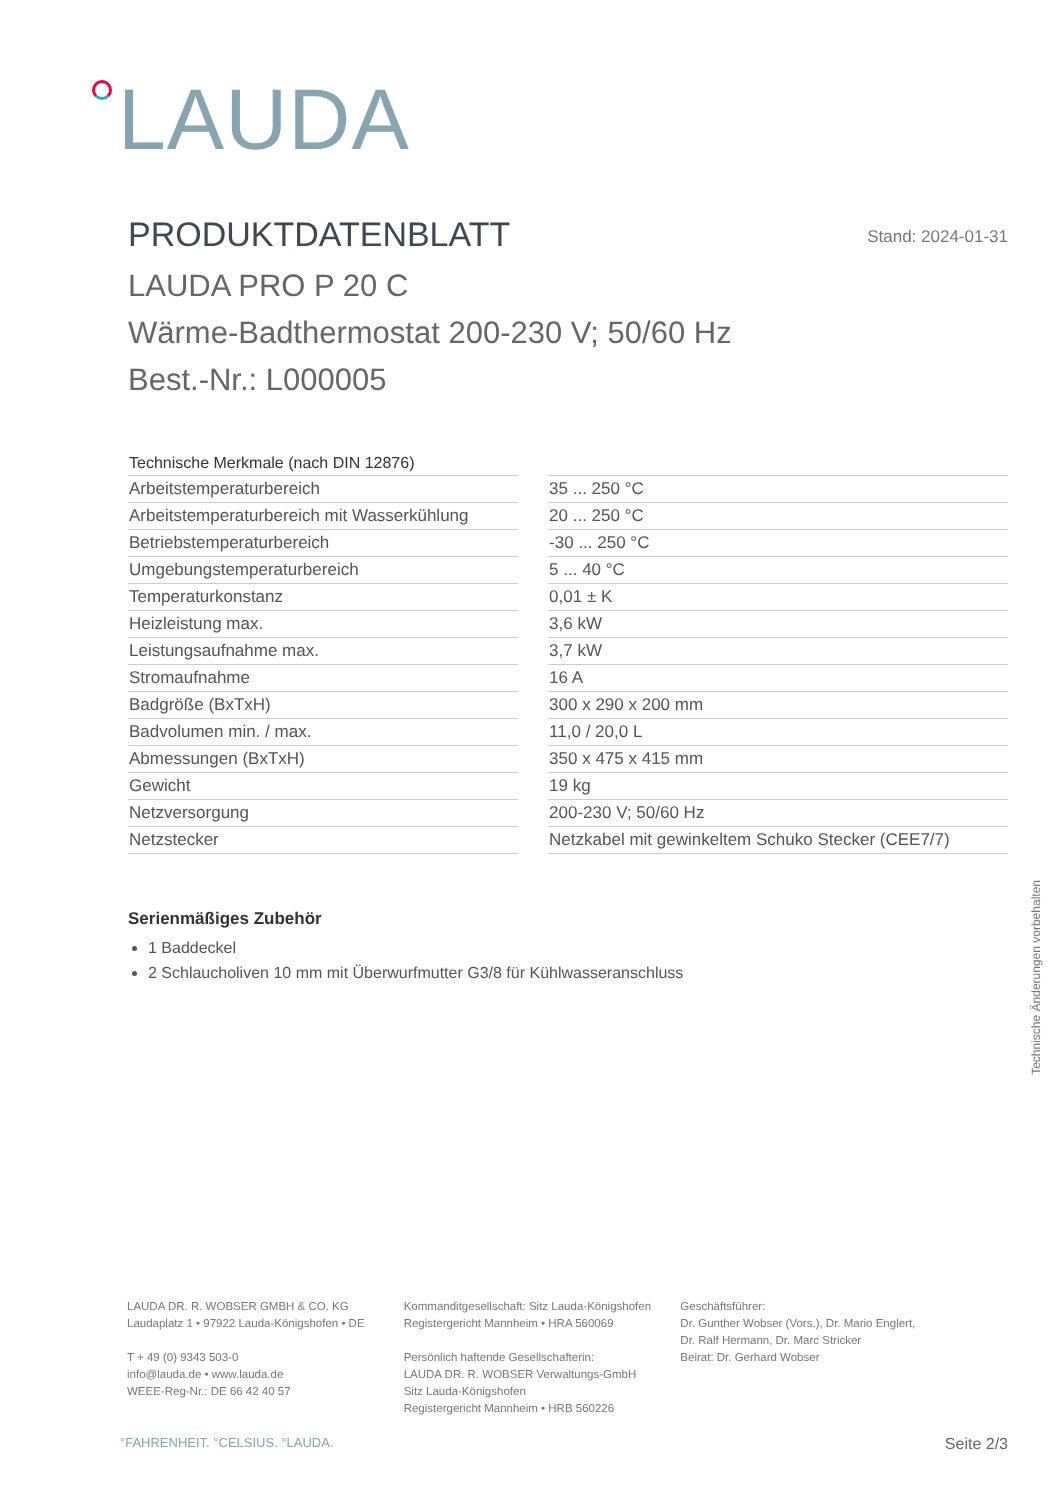LAUDA
PRODUKTDATENBLATT Stand: 2024-01-31
LAUDA PRO P 20 C
Wärme-Badthermostat 200-230 V; 50/60 Hz
Best.-Nr.: L000005
| Technische Merkmale (nach DIN 12876) | | |
| Arbeitstemperaturbereich | | 35 ... 250 °C |
| Arbeitstemperaturbereich mit Wasserkühlung | | 20 ... 250 °C |
| Betriebstemperaturbereich | | -30 ... 250 °C |
| Umgebungstemperaturbereich | | 5 ... 40 °C |
| Temperaturkonstanz | | 0,01 ± K |
| Heizleistung max. | | 3,6 kW |
| Leistungsaufnahme max. | | 3,7 kW |
| Stromaufnahme | | 16 A |
| Badgröße (BxTxH) | | 300 x 290 x 200 mm |
| Badvolumen min. / max. | | 11,0 / 20,0 L |
| Abmessungen (BxTxH) | | 350 x 475 x 415 mm |
| Gewicht | | 19 kg |
| Netzversorgung | | 200-230 V; 50/60 Hz |
| Netzstecker | | Netzkabel mit gewinkeltem Schuko Stecker (CEE7/7) |
Serienmäßiges Zubehör
1 Baddeckel
2 Schlaucholiven 10 mm mit Überwurfmutter G3/8 für Kühlwasseranschluss
Technische Änderungen vorbehalten
LAUDA DR. R. WOBSER GMBH & CO. KG
Laudaplatz 1 • 97922 Lauda-Königshofen • DE
T + 49 (0) 9343 503-0
info@lauda.de • www.lauda.de
WEEE-Reg-Nr.: DE 66 42 40 57
Kommanditgesellschaft: Sitz Lauda-Königshofen
Registergericht Mannheim • HRA 560069
Persönlich haftende Gesellschafterin:
LAUDA DR. R. WOBSER Verwaltungs-GmbH
Sitz Lauda-Königshofen
Registergericht Mannheim • HRB 560226
Geschäftsführer:
Dr. Gunther Wobser (Vors.), Dr. Mario Englert,
Dr. Ralf Hermann, Dr. Marc Stricker
Beirat: Dr. Gerhard Wobser
°FAHRENHEIT. °CELSIUS. °LAUDA. Seite 2/3